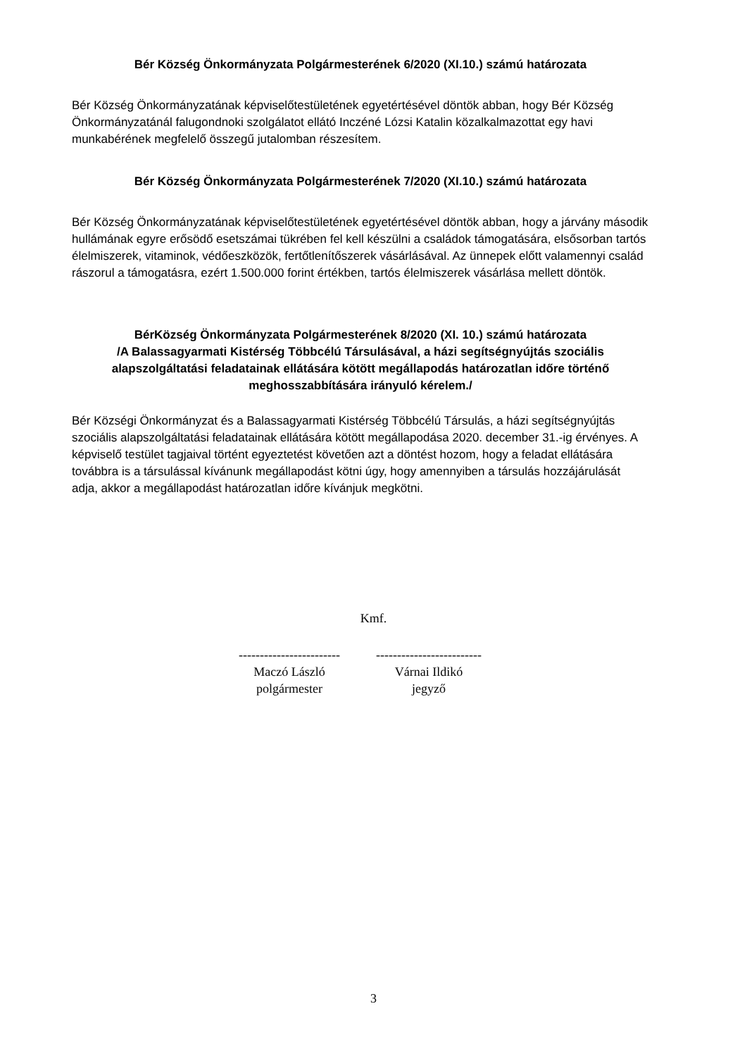Bér Község Önkormányzata Polgármesterének 6/2020 (XI.10.) számú határozata
Bér Község Önkormányzatának képviselőtestületének egyetértésével döntök abban, hogy Bér Község Önkormányzatánál falugondnoki szolgálatot ellátó Inczéné Lózsi Katalin közalkalmazottat egy havi munkabérének megfelelő összegű jutalomban részesítem.
Bér Község Önkormányzata Polgármesterének 7/2020 (XI.10.) számú határozata
Bér Község Önkormányzatának képviselőtestületének egyetértésével döntök abban, hogy a járvány második hullámának egyre erősödő esetszámai tükrében fel kell készülni a családok támogatására, elsősorban tartós élelmiszerek, vitaminok, védőeszközök, fertőtlenítőszerek vásárlásával. Az ünnepek előtt valamennyi család rászorul a támogatásra, ezért 1.500.000 forint értékben, tartós élelmiszerek vásárlása mellett döntök.
BérKözség Önkormányzata Polgármesterének 8/2020 (XI. 10.) számú határozata
/A Balassagyarmati Kistérség Többcélú Társulásával, a házi segítségnyújtás szociális alapszolgáltatási feladatainak ellátására kötött megállapodás határozatlan időre történő meghosszabbítására irányuló kérelem./
Bér Községi Önkormányzat és a Balassagyarmati Kistérség Többcélú Társulás, a házi segítségnyújtás szociális alapszolgáltatási feladatainak ellátására kötött megállapodása 2020. december 31.-ig érvényes. A képviselő testület tagjaival történt egyeztetést követően azt a döntést hozom, hogy a feladat ellátására továbbra is a társulással kívánunk megállapodást kötni úgy, hogy amennyiben a társulás hozzájárulását adja, akkor a megállapodást határozatlan időre kívánjuk megkötni.
Kmf.
------------------------
Maczó László
polgármester
-------------------------
Várnai Ildikó
jegyző
3